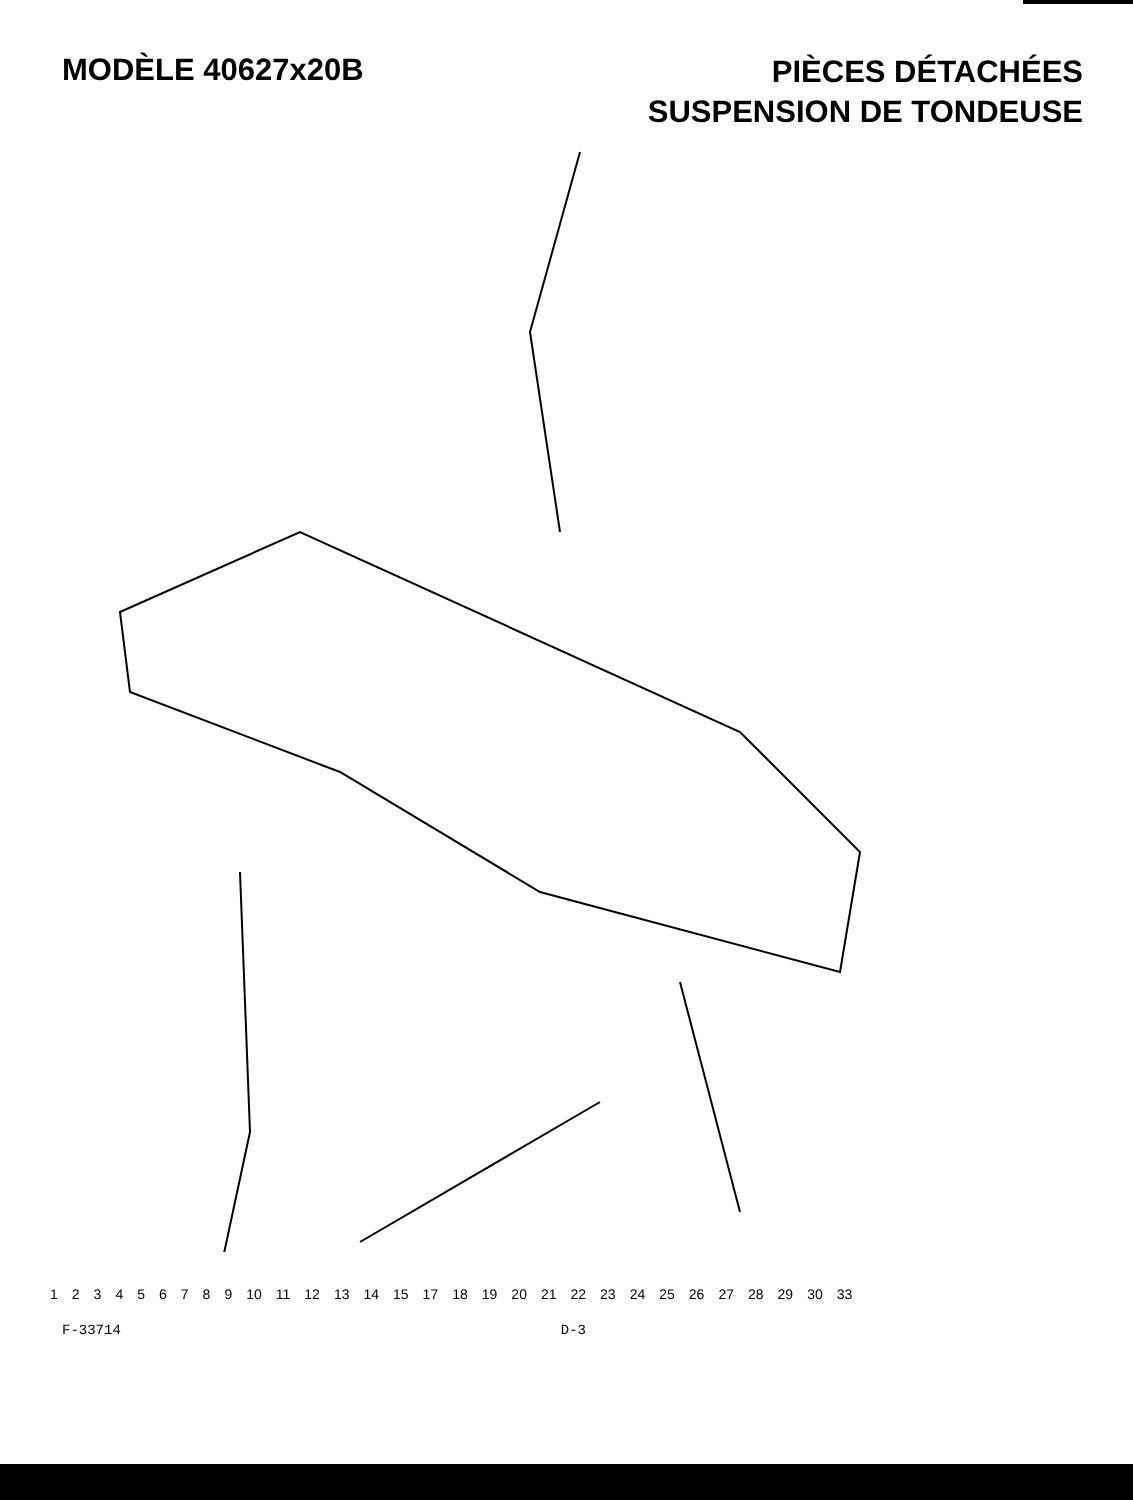MODÈLE 40627x20B
PIÈCES DÉTACHÉES
SUSPENSION DE TONDEUSE
123456789 10 11 12 13 14 15 17 18 19 20 21 22 23 24 25 26 27 28 29 30 33
F-33714 D-3